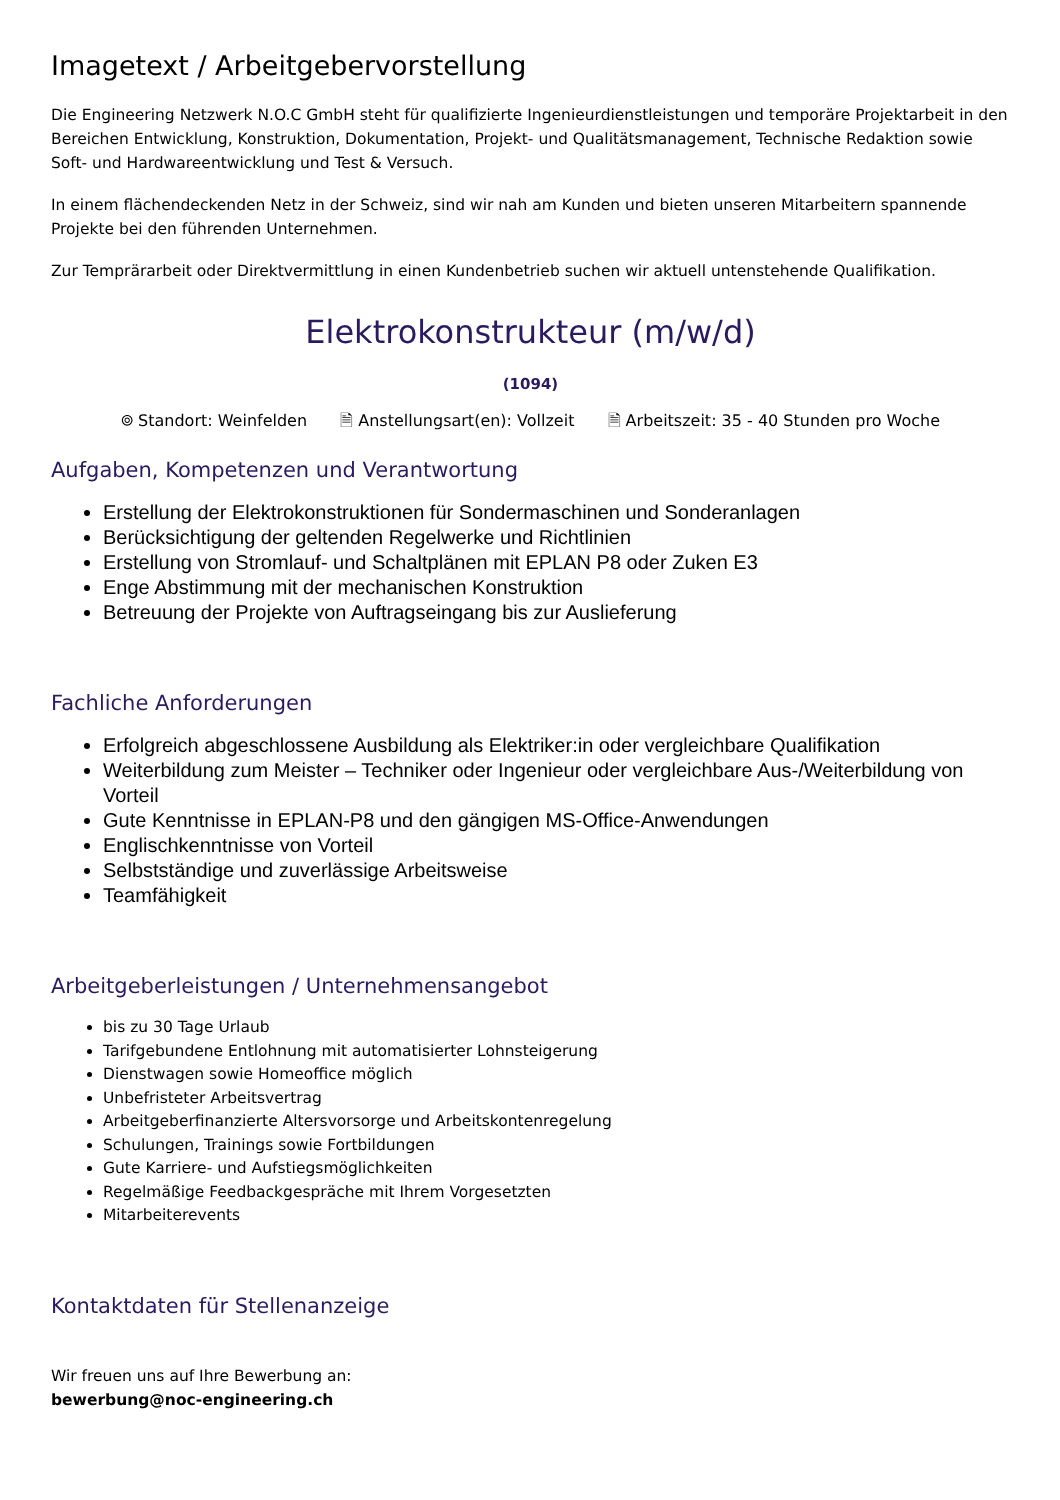Imagetext / Arbeitgebervorstellung
Die Engineering Netzwerk N.O.C GmbH steht für qualifizierte Ingenieurdienstleistungen und temporäre Projektarbeit in den Bereichen Entwicklung, Konstruktion, Dokumentation, Projekt- und Qualitätsmanagement, Technische Redaktion sowie Soft- und Hardwareentwicklung und Test & Versuch.
In einem flächendeckenden Netz in der Schweiz, sind wir nah am Kunden und bieten unseren Mitarbeitern spannende Projekte bei den führenden Unternehmen.
Zur Temprärarbeit oder Direktvermittlung in einen Kundenbetrieb suchen wir aktuell untenstehende Qualifikation.
Elektrokonstrukteur (m/w/d)
(1094)
⌾ Standort: Weinfelden 🗎 Anstellungsart(en): Vollzeit 🗎 Arbeitszeit: 35 - 40 Stunden pro Woche
Aufgaben, Kompetenzen und Verantwortung
Erstellung der Elektrokonstruktionen für Sondermaschinen und Sonderanlagen
Berücksichtigung der geltenden Regelwerke und Richtlinien
Erstellung von Stromlauf- und Schaltplänen mit EPLAN P8 oder Zuken E3
Enge Abstimmung mit der mechanischen Konstruktion
Betreuung der Projekte von Auftragseingang bis zur Auslieferung
Fachliche Anforderungen
Erfolgreich abgeschlossene Ausbildung als Elektriker:in oder vergleichbare Qualifikation
Weiterbildung zum Meister – Techniker oder Ingenieur oder vergleichbare Aus-/Weiterbildung von Vorteil
Gute Kenntnisse in EPLAN-P8 und den gängigen MS-Office-Anwendungen
Englischkenntnisse von Vorteil
Selbstständige und zuverlässige Arbeitsweise
Teamfähigkeit
Arbeitgeberleistungen / Unternehmensangebot
bis zu 30 Tage Urlaub
Tarifgebundene Entlohnung mit automatisierter Lohnsteigerung
Dienstwagen sowie Homeoffice möglich
Unbefristeter Arbeitsvertrag
Arbeitgeberfinanzierte Altersvorsorge und Arbeitskontenregelung
Schulungen, Trainings sowie Fortbildungen
Gute Karriere- und Aufstiegsmöglichkeiten
Regelmäßige Feedbackgespräche mit Ihrem Vorgesetzten
Mitarbeiterevents
Kontaktdaten für Stellenanzeige
Wir freuen uns auf Ihre Bewerbung an:
bewerbung@noc-engineering.ch